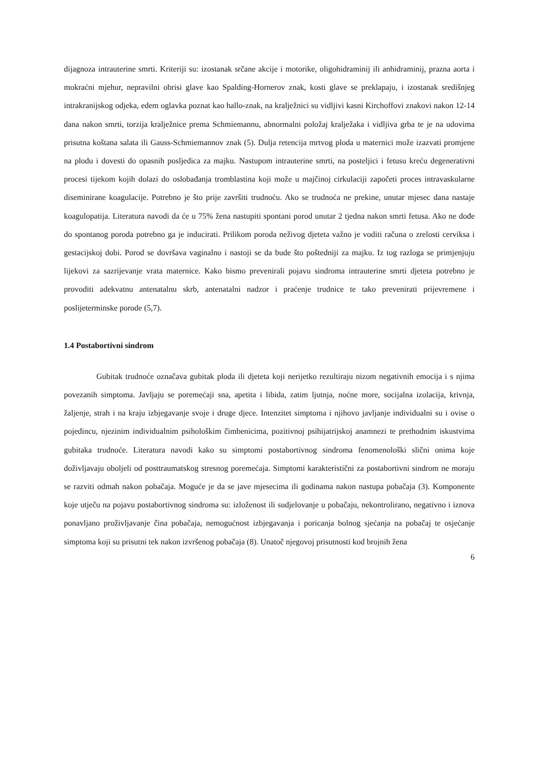dijagnoza intrauterine smrti. Kriteriji su: izostanak srčane akcije i motorike, oligohidraminij ili anhidraminij, prazna aorta i mokraćni mjehur, nepravilni obrisi glave kao Spalding-Hornerov znak, kosti glave se preklapaju, i izostanak središnjeg intrakranijskog odjeka, edem oglavka poznat kao hallo-znak, na kralježnici su vidljivi kasni Kirchoffovi znakovi nakon 12-14 dana nakon smrti, torzija kralježnice prema Schmiemannu, abnormalni položaj kralježaka i vidljiva grba te je na udovima prisutna koštana salata ili Gauss-Schmiemannov znak (5). Dulja retencija mrtvog ploda u maternici može izazvati promjene na plodu i dovesti do opasnih posljedica za majku. Nastupom intrauterine smrti, na posteljici i fetusu kreću degenerativni procesi tijekom kojih dolazi do oslobađanja tromblastina koji može u majčinoj cirkulaciji započeti proces intravaskularne diseminirane koagulacije. Potrebno je što prije završiti trudnoću. Ako se trudnoća ne prekine, unutar mjesec dana nastaje koagulopatija. Literatura navodi da će u 75% žena nastupiti spontani porod unutar 2 tjedna nakon smrti fetusa. Ako ne dođe do spontanog poroda potrebno ga je inducirati. Prilikom poroda neživog djeteta važno je voditi računa o zrelosti cerviksa i gestacijskoj dobi. Porod se dovršava vaginalno i nastoji se da bude što poštedniji za majku. Iz tog razloga se primjenjuju lijekovi za sazrijevanje vrata maternice. Kako bismo prevenirali pojavu sindroma intrauterine smrti djeteta potrebno je provoditi adekvatnu antenatalnu skrb, antenatalni nadzor i praćenje trudnice te tako prevenirati prijevremene i poslijeterminske porode (5,7).
1.4 Postabortivni sindrom
Gubitak trudnoće označava gubitak ploda ili djeteta koji nerijetko rezultiraju nizom negativnih emocija i s njima povezanih simptoma. Javljaju se poremećaji sna, apetita i libida, zatim ljutnja, noćne more, socijalna izolacija, krivnja, žaljenje, strah i na kraju izbjegavanje svoje i druge djece. Intenzitet simptoma i njihovo javljanje individualni su i ovise o pojedincu, njezinim individualnim psihološkim čimbenicima, pozitivnoj psihijatrijskoj anamnezi te prethodnim iskustvima gubitaka trudnoće. Literatura navodi kako su simptomi postabortivnog sindroma fenomenološki slični onima koje doživljavaju oboljeli od posttraumatskog stresnog poremećaja. Simptomi karakteristični za postabortivni sindrom ne moraju se razviti odmah nakon pobačaja. Moguće je da se jave mjesecima ili godinama nakon nastupa pobačaja (3). Komponente koje utječu na pojavu postabortivnog sindroma su: izloženost ili sudjelovanje u pobačaju, nekontrolirano, negativno i iznova ponavljano proživljavanje čina pobačaja, nemogućnost izbjegavanja i poricanja bolnog sjećanja na pobačaj te osjećanje simptoma koji su prisutni tek nakon izvršenog pobačaja (8). Unatoč njegovoj prisutnosti kod brojnih žena
6